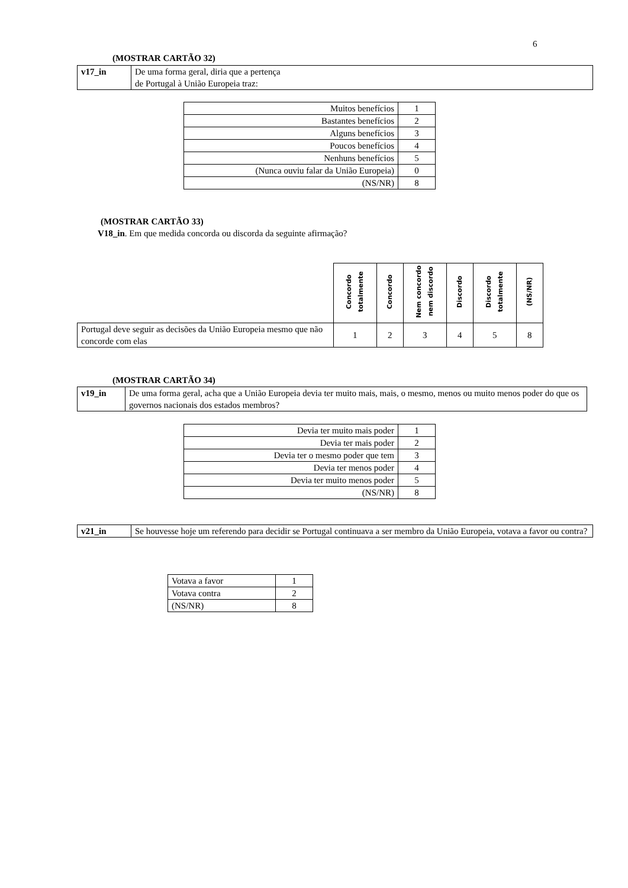6
(MOSTRAR CARTÃO 32)
| v17_in | De uma forma geral, diria que a pertença de Portugal à União Europeia traz: |
| Muitos benefícios | 1 |
| Bastantes benefícios | 2 |
| Alguns benefícios | 3 |
| Poucos benefícios | 4 |
| Nenhuns benefícios | 5 |
| (Nunca ouviu falar da União Europeia) | 0 |
| (NS/NR) | 8 |
(MOSTRAR CARTÃO 33)
V18_in. Em que medida concorda ou discorda da seguinte afirmação?
| | Concordo totalmente | Concordo | Nem concordo nem discordo | Discordo | Discordo totalmente | (NS/NR) |
| --- | --- | --- | --- | --- | --- | --- |
| Portugal deve seguir as decisões da União Europeia mesmo que não concorde com elas | 1 | 2 | 3 | 4 | 5 | 8 |
(MOSTRAR CARTÃO 34)
| v19_in | De uma forma geral, acha que a União Europeia devia ter muito mais, mais, o mesmo, menos ou muito menos poder do que os governos nacionais dos estados membros? |
| Devia ter muito mais poder | 1 |
| Devia ter mais poder | 2 |
| Devia ter o mesmo poder que tem | 3 |
| Devia ter menos poder | 4 |
| Devia ter muito menos poder | 5 |
| (NS/NR) | 8 |
| v21_in | Se houvesse hoje um referendo para decidir se Portugal continuava a ser membro da União Europeia, votava a favor ou contra? |
| Votava a favor | 1 |
| Votava contra | 2 |
| (NS/NR) | 8 |